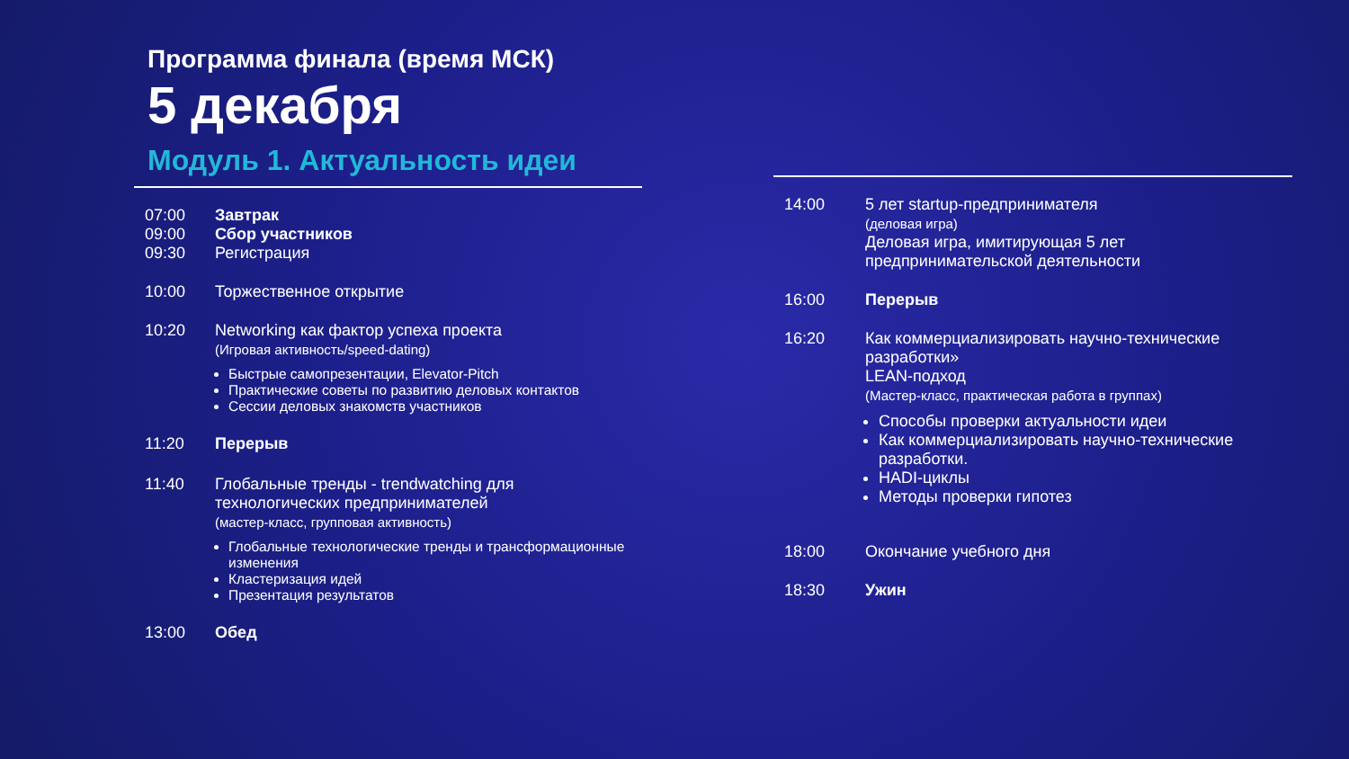Программа финала (время МСК)
5 декабря
Модуль 1. Актуальность идеи
07:00
09:00
09:30
Завтрак
Сбор участников
Регистрация
10:00 Торжественное открытие
10:20 Networking как фактор успеха проекта
(Игровая активность/speed-dating)
Быстрые самопрезентации, Elevator-Pitch
Практические советы по развитию деловых контактов
Сессии деловых знакомств участников
11:20 Перерыв
11:40 Глобальные тренды - trendwatching для технологических предпринимателей
(мастер-класс, групповая активность)
Глобальные технологические тренды и трансформационные изменения
Кластеризация идей
Презентация результатов
13:00 Обед
14:00 5 лет startup-предпринимателя
(деловая игра)
Деловая игра, имитирующая 5 лет предпринимательской деятельности
16:00 Перерыв
16:20 Как коммерциализировать научно-технические разработки»
LEAN-подход
(Мастер-класс, практическая работа в группах)
Способы проверки актуальности идеи
Как коммерциализировать научно-технические разработки.
HADI-циклы
Методы проверки гипотез
18:00 Окончание учебного дня
18:30 Ужин